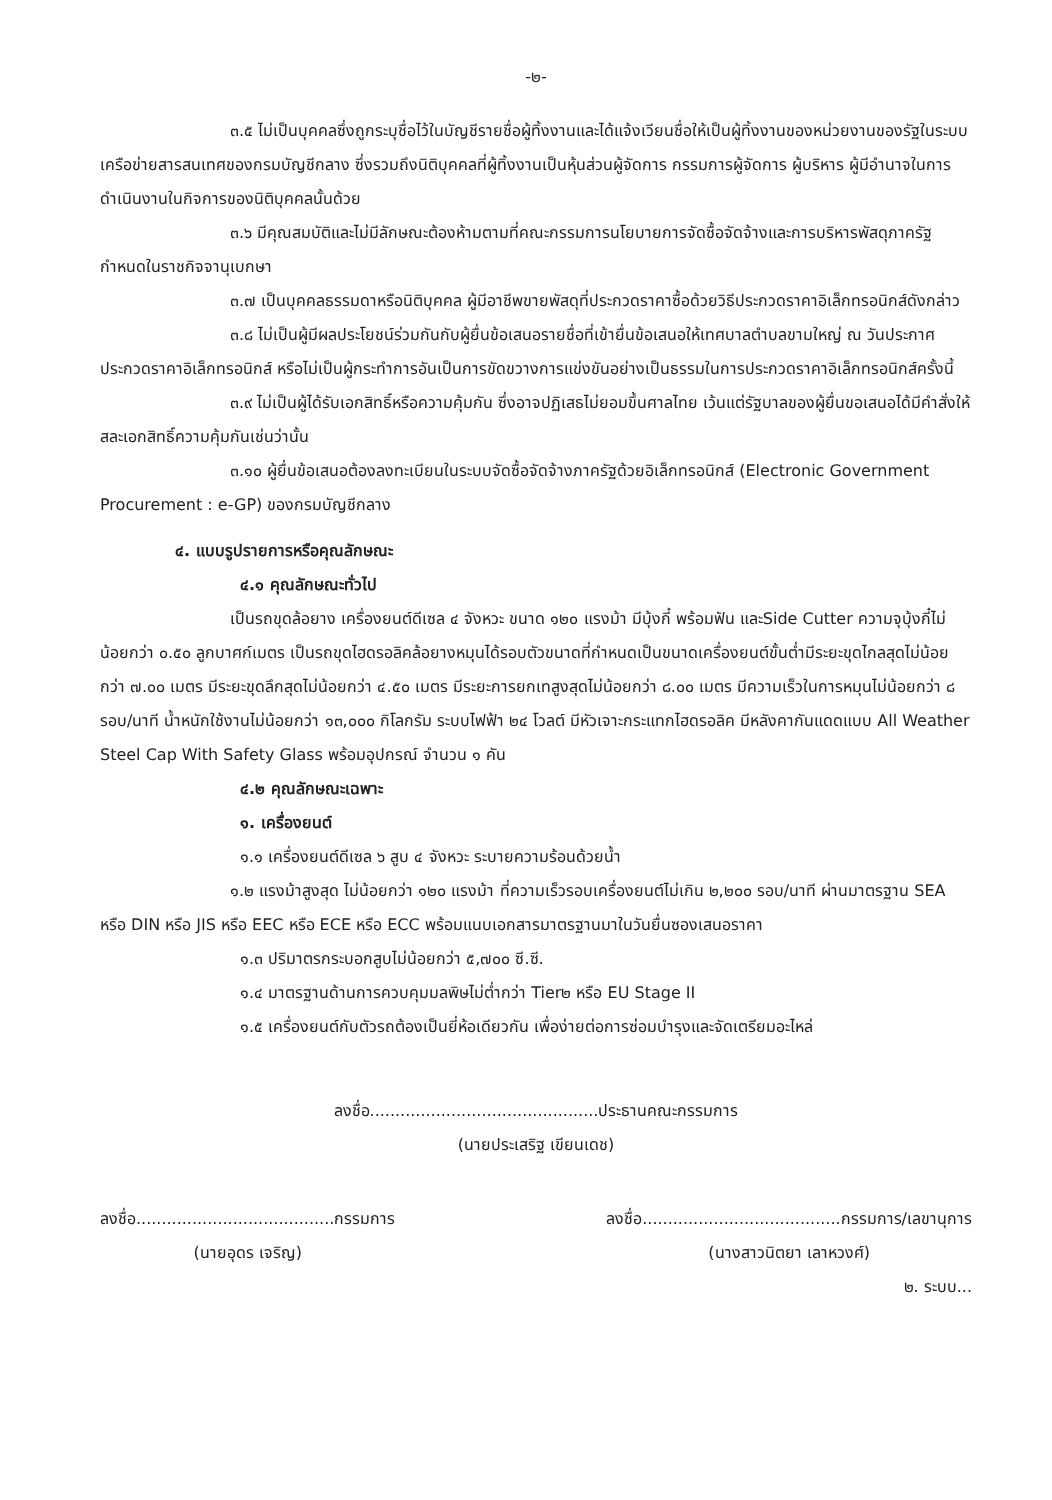-๒-
๓.๕ ไม่เป็นบุคคลซึ่งถูกระบุชื่อไว้ในบัญชีรายชื่อผู้ทิ้งงานและได้แจ้งเวียนชื่อให้เป็นผู้ทิ้งงานของหน่วยงานของรัฐในระบบเครือข่ายสารสนเทศของกรมบัญชีกลาง ซึ่งรวมถึงนิติบุคคลที่ผู้ทิ้งงานเป็นหุ้นส่วนผู้จัดการ กรรมการผู้จัดการ ผู้บริหาร ผู้มีอำนาจในการดำเนินงานในกิจการของนิติบุคคลนั้นด้วย
๓.๖ มีคุณสมบัติและไม่มีลักษณะต้องห้ามตามที่คณะกรรมการนโยบายการจัดซื้อจัดจ้างและการบริหารพัสดุภาครัฐกำหนดในราชกิจจานุเบกษา
๓.๗ เป็นบุคคลธรรมดาหรือนิติบุคคล ผู้มีอาชีพขายพัสดุที่ประกวดราคาซื้อด้วยวิธีประกวดราคาอิเล็กทรอนิกส์ดังกล่าว
๓.๘ ไม่เป็นผู้มีผลประโยชน์ร่วมกันกับผู้ยื่นข้อเสนอรายชื่อที่เข้ายื่นข้อเสนอให้เทศบาลตำบลขามใหญ่ ณ วันประกาศประกวดราคาอิเล็กทรอนิกส์ หรือไม่เป็นผู้กระทำการอันเป็นการขัดขวางการแข่งขันอย่างเป็นธรรมในการประกวดราคาอิเล็กทรอนิกส์ครั้งนี้
๓.๙ ไม่เป็นผู้ได้รับเอกสิทธิ์หรือความคุ้มกัน ซึ่งอาจปฏิเสธไม่ยอมขึ้นศาลไทย เว้นแต่รัฐบาลของผู้ยื่นขอเสนอได้มีคำสั่งให้สละเอกสิทธิ์ความคุ้มกันเช่นว่านั้น
๓.๑๐ ผู้ยื่นข้อเสนอต้องลงทะเบียนในระบบจัดซื้อจัดจ้างภาครัฐด้วยอิเล็กทรอนิกส์ (Electronic Government Procurement : e-GP) ของกรมบัญชีกลาง
๔. แบบรูปรายการหรือคุณลักษณะ
๔.๑ คุณลักษณะทั่วไป
เป็นรถขุดล้อยาง เครื่องยนต์ดีเซล ๔ จังหวะ ขนาด ๑๒๐ แรงม้า มีบุ้งกี๋ พร้อมฟัน และSide Cutter ความจุบุ้งกี๋ไม่น้อยกว่า ๐.๕๐ ลูกบาศก์เมตร เป็นรถขุดไฮดรอลิคล้อยางหมุนได้รอบตัวขนาดที่กำหนดเป็นขนาดเครื่องยนต์ขั้นต่ำมีระยะขุดไกลสุดไม่น้อยกว่า ๗.๐๐ เมตร มีระยะขุดลึกสุดไม่น้อยกว่า ๔.๕๐ เมตร มีระยะการยกเทสูงสุดไม่น้อยกว่า ๘.๐๐ เมตร มีความเร็วในการหมุนไม่น้อยกว่า ๘ รอบ/นาที น้ำหนักใช้งานไม่น้อยกว่า ๑๓,๐๐๐ กิโลกรัม ระบบไฟฟ้า ๒๔ โวลต์ มีหัวเจาะกระแทกไฮดรอลิค มีหลังคากันแดดแบบ All Weather Steel Cap With Safety Glass พร้อมอุปกรณ์ จำนวน ๑ คัน
๔.๒ คุณลักษณะเฉพาะ
๑. เครื่องยนต์
๑.๑ เครื่องยนต์ดีเซล ๖ สูบ ๔ จังหวะ ระบายความร้อนด้วยน้ำ
๑.๒ แรงม้าสูงสุด ไม่น้อยกว่า ๑๒๐ แรงม้า ที่ความเร็วรอบเครื่องยนต์ไม่เกิน ๒,๒๐๐ รอบ/นาที ผ่านมาตรฐาน SEA หรือ DIN หรือ JIS หรือ EEC หรือ ECE หรือ ECC พร้อมแนบเอกสารมาตรฐานมาในวันยื่นซองเสนอราคา
๑.๓ ปริมาตรกระบอกสูบไม่น้อยกว่า ๕,๗๐๐ ซี.ซี.
๑.๔ มาตรฐานด้านการควบคุมมลพิษไม่ต่ำกว่า Tier๒ หรือ EU Stage II
๑.๕ เครื่องยนต์กับตัวรถต้องเป็นยี่ห้อเดียวกัน เพื่อง่ายต่อการซ่อมบำรุงและจัดเตรียมอะไหล่
ลงชื่อ.............................................ประธานคณะกรรมการ
(นายประเสริฐ เขียนเดช)
ลงชื่อ.......................................กรรมการ
(นายอุดร เจริญ)
ลงชื่อ.......................................กรรมการ/เลขานุการ
(นางสาวนิตยา เลาหวงศ์)
๒. ระบบ...